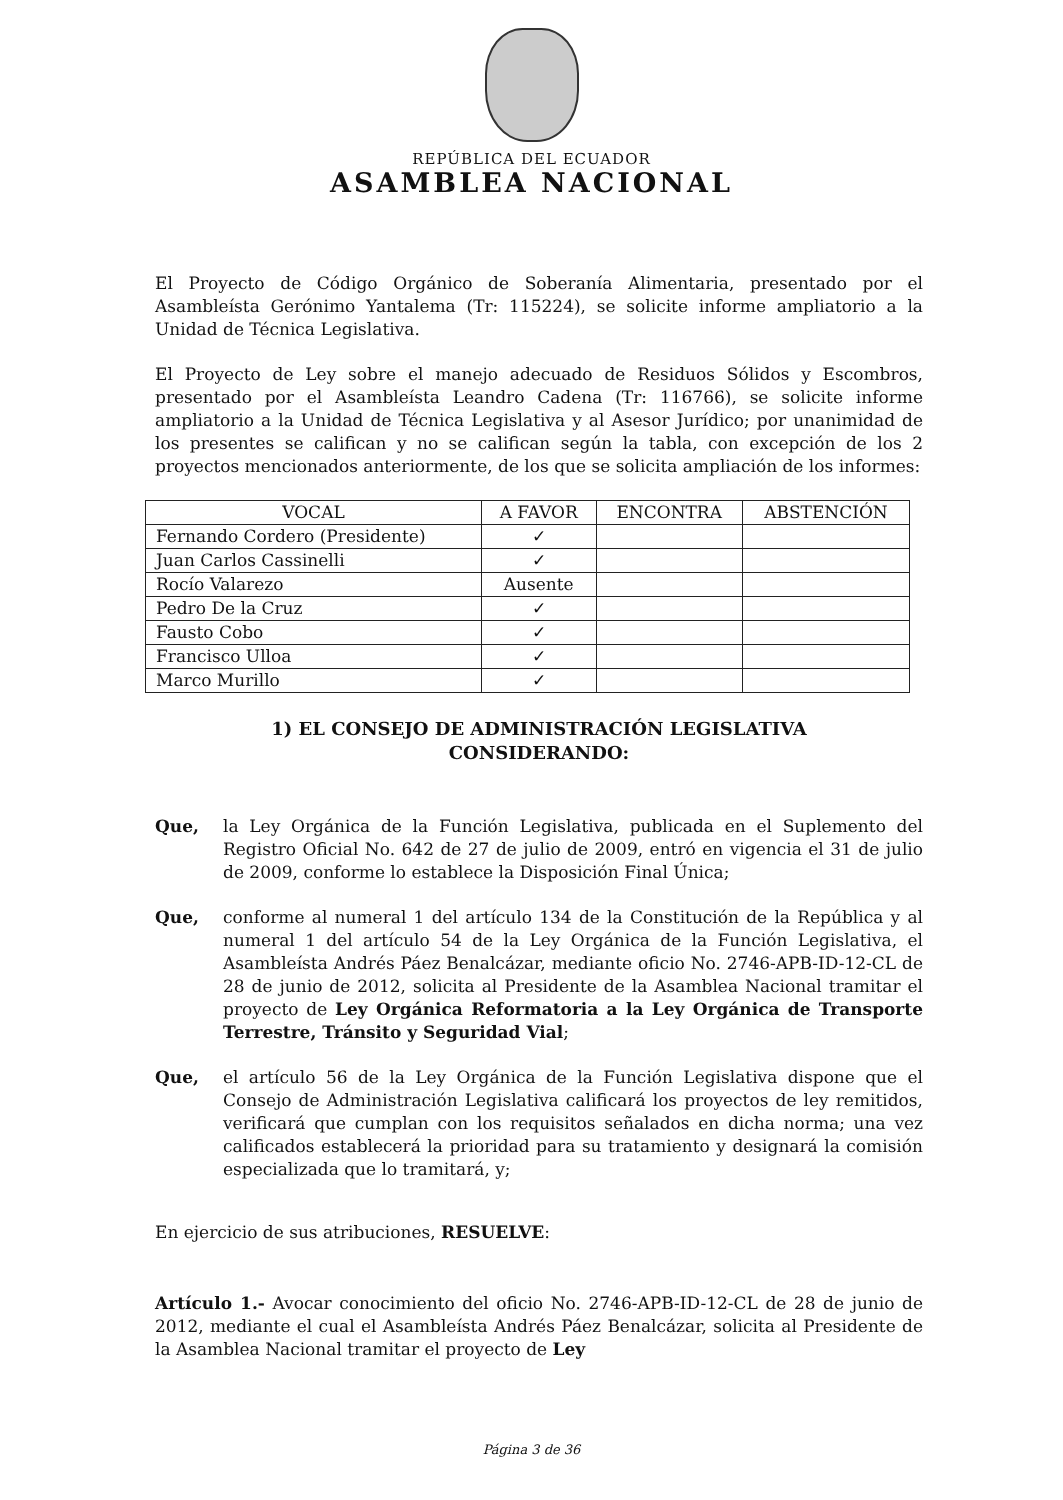REPÚBLICA DEL ECUADOR
ASAMBLEA NACIONAL
El Proyecto de Código Orgánico de Soberanía Alimentaria, presentado por el Asambleísta Gerónimo Yantalema (Tr: 115224), se solicite informe ampliatorio a la Unidad de Técnica Legislativa.
El Proyecto de Ley sobre el manejo adecuado de Residuos Sólidos y Escombros, presentado por el Asambleísta Leandro Cadena (Tr: 116766), se solicite informe ampliatorio a la Unidad de Técnica Legislativa y al Asesor Jurídico; por unanimidad de los presentes se califican y no se califican según la tabla, con excepción de los 2 proyectos mencionados anteriormente, de los que se solicita ampliación de los informes:
| VOCAL | A FAVOR | ENCONTRA | ABSTENCIÓN |
| --- | --- | --- | --- |
| Fernando Cordero (Presidente) | ✓ | | |
| Juan Carlos Cassinelli | ✓ | | |
| Rocío Valarezo | Ausente | | |
| Pedro De la Cruz | ✓ | | |
| Fausto Cobo | ✓ | | |
| Francisco Ulloa | ✓ | | |
| Marco Murillo | ✓ | | |
1) EL CONSEJO DE ADMINISTRACIÓN LEGISLATIVA
CONSIDERANDO:
Que, la Ley Orgánica de la Función Legislativa, publicada en el Suplemento del Registro Oficial No. 642 de 27 de julio de 2009, entró en vigencia el 31 de julio de 2009, conforme lo establece la Disposición Final Única;
Que, conforme al numeral 1 del artículo 134 de la Constitución de la República y al numeral 1 del artículo 54 de la Ley Orgánica de la Función Legislativa, el Asambleísta Andrés Páez Benalcázar, mediante oficio No. 2746-APB-ID-12-CL de 28 de junio de 2012, solicita al Presidente de la Asamblea Nacional tramitar el proyecto de Ley Orgánica Reformatoria a la Ley Orgánica de Transporte Terrestre, Tránsito y Seguridad Vial;
Que, el artículo 56 de la Ley Orgánica de la Función Legislativa dispone que el Consejo de Administración Legislativa calificará los proyectos de ley remitidos, verificará que cumplan con los requisitos señalados en dicha norma; una vez calificados establecerá la prioridad para su tratamiento y designará la comisión especializada que lo tramitará, y;
En ejercicio de sus atribuciones, RESUELVE:
Artículo 1.- Avocar conocimiento del oficio No. 2746-APB-ID-12-CL de 28 de junio de 2012, mediante el cual el Asambleísta Andrés Páez Benalcázar, solicita al Presidente de la Asamblea Nacional tramitar el proyecto de Ley
Página 3 de 36